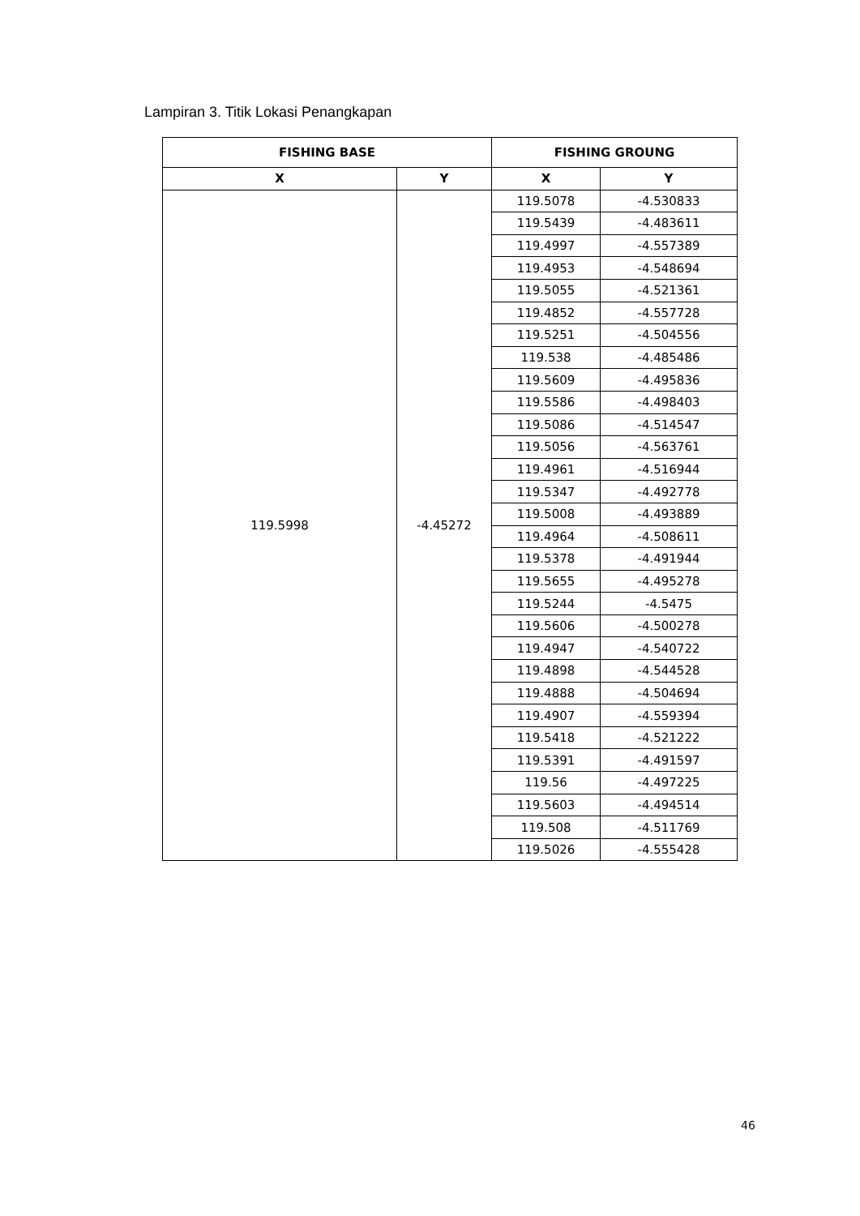Lampiran 3. Titik Lokasi Penangkapan
| FISHING BASE | | FISHING GROUNG | |
| --- | --- | --- | --- |
| X | Y | X | Y |
| 119.5998 | -4.45272 | 119.5078 | -4.530833 |
| | | 119.5439 | -4.483611 |
| | | 119.4997 | -4.557389 |
| | | 119.4953 | -4.548694 |
| | | 119.5055 | -4.521361 |
| | | 119.4852 | -4.557728 |
| | | 119.5251 | -4.504556 |
| | | 119.538 | -4.485486 |
| | | 119.5609 | -4.495836 |
| | | 119.5586 | -4.498403 |
| | | 119.5086 | -4.514547 |
| | | 119.5056 | -4.563761 |
| | | 119.4961 | -4.516944 |
| | | 119.5347 | -4.492778 |
| | | 119.5008 | -4.493889 |
| | | 119.4964 | -4.508611 |
| | | 119.5378 | -4.491944 |
| | | 119.5655 | -4.495278 |
| | | 119.5244 | -4.5475 |
| | | 119.5606 | -4.500278 |
| | | 119.4947 | -4.540722 |
| | | 119.4898 | -4.544528 |
| | | 119.4888 | -4.504694 |
| | | 119.4907 | -4.559394 |
| | | 119.5418 | -4.521222 |
| | | 119.5391 | -4.491597 |
| | | 119.56 | -4.497225 |
| | | 119.5603 | -4.494514 |
| | | 119.508 | -4.511769 |
| | | 119.5026 | -4.555428 |
46